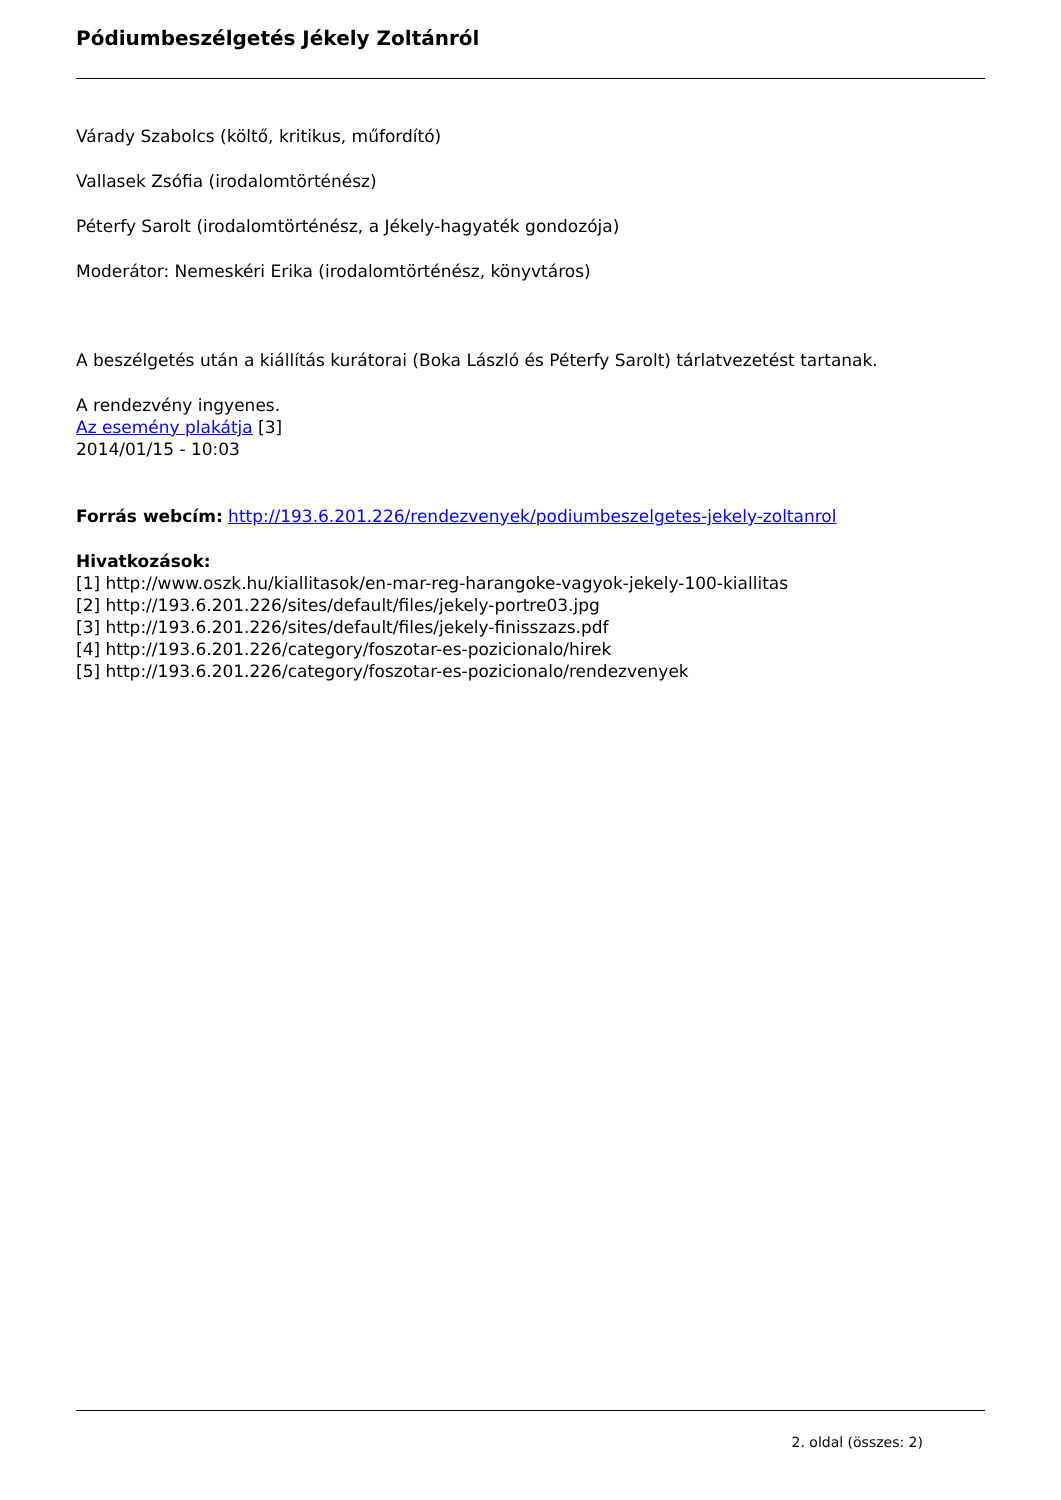Pódiumbeszélgetés Jékely Zoltánról
Várady Szabolcs (költő, kritikus, műfordító)
Vallasek Zsófia (irodalomtörténész)
Péterfy Sarolt (irodalomtörténész, a Jékely-hagyaték gondozója)
Moderátor: Nemeskéri Erika (irodalomtörténész, könyvtáros)
A beszélgetés után a kiállítás kurátorai (Boka László és Péterfy Sarolt) tárlatvezetést tartanak.
A rendezvény ingyenes.
Az esemény plakátja [3]
2014/01/15 - 10:03
Forrás webcím: http://193.6.201.226/rendezvenyek/podiumbeszelgetes-jekely-zoltanrol
Hivatkozások:
[1] http://www.oszk.hu/kiallitasok/en-mar-reg-harangoke-vagyok-jekely-100-kiallitas
[2] http://193.6.201.226/sites/default/files/jekely-portre03.jpg
[3] http://193.6.201.226/sites/default/files/jekely-finisszazs.pdf
[4] http://193.6.201.226/category/foszotar-es-pozicionalo/hirek
[5] http://193.6.201.226/category/foszotar-es-pozicionalo/rendezvenyek
2. oldal (összes: 2)